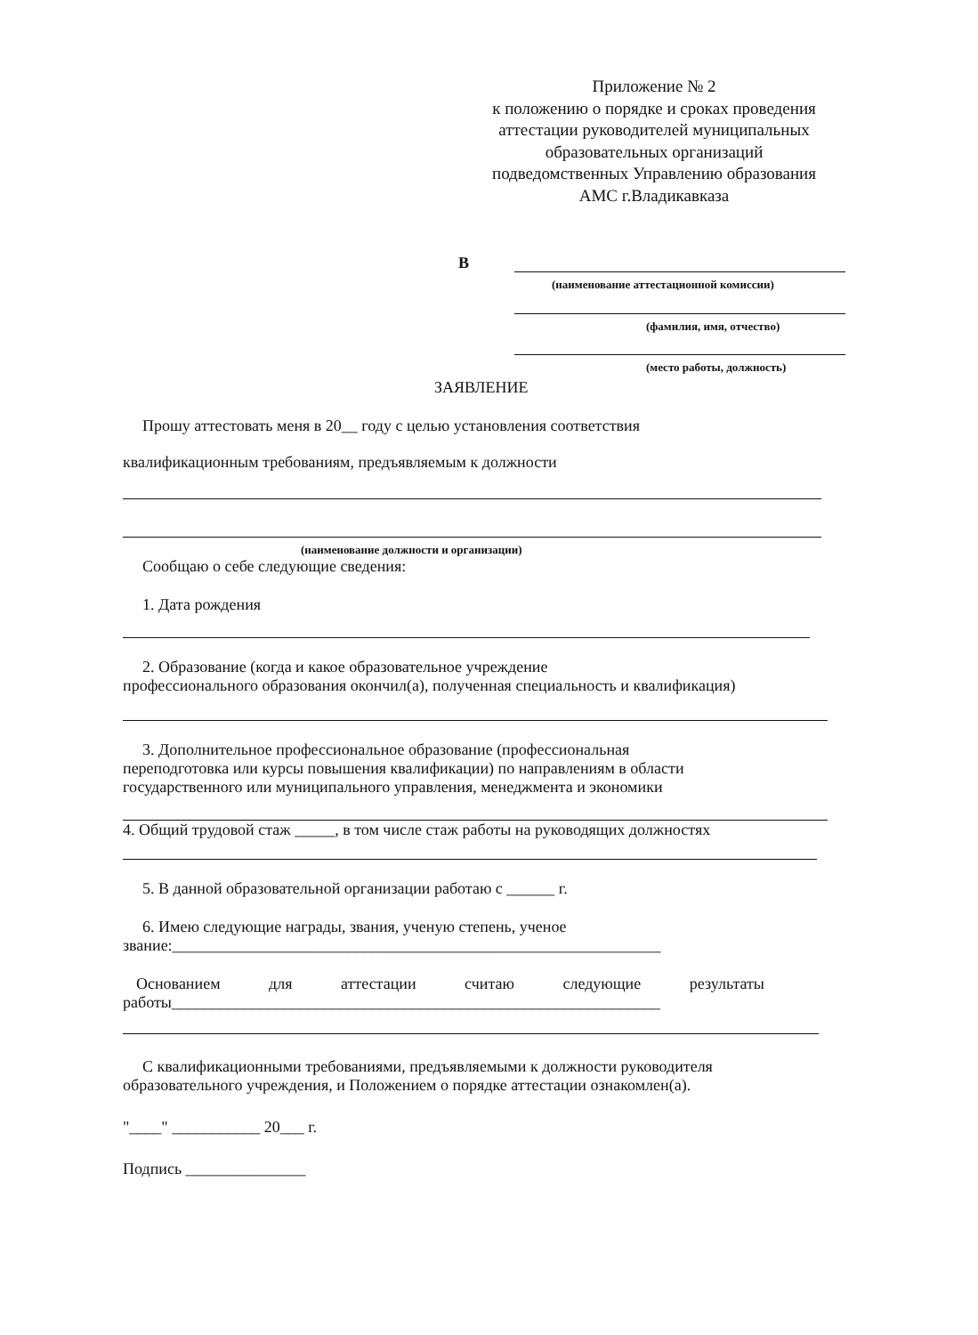Приложение № 2
к положению о порядке и сроках проведения аттестации руководителей муниципальных образовательных организаций подведомственных Управлению образования АМС г.Владикавказа
В
(наименование аттестационной комиссии)
(фамилия, имя, отчество)
(место работы, должность)
ЗАЯВЛЕНИЕ
Прошу аттестовать меня в 20__ году с целью установления соответствия
квалификационным требованиям, предъявляемым к должности
(наименование должности и организации)
Сообщаю о себе следующие сведения:
1. Дата рождения
2. Образование (когда и какое образовательное учреждение
профессионального образования окончил(а), полученная специальность и квалификация)
3. Дополнительное профессиональное образование (профессиональная
переподготовка или курсы повышения квалификации) по направлениям в области
государственного или муниципального управления, менеджмента и экономики
4. Общий трудовой стаж _____, в том числе стаж работы на руководящих должностях
5. В данной образовательной организации работаю с ______ г.
6. Имею следующие награды, звания, ученую степень, ученое
звание:_____________________________________________________________
Основанием для аттестации считаю следующие результаты
работы_____________________________________________________________
С квалификационными требованиями, предъявляемыми к должности руководителя
образовательного учреждения, и Положением о порядке аттестации ознакомлен(а).
"____" ___________ 20___ г.
Подпись _______________